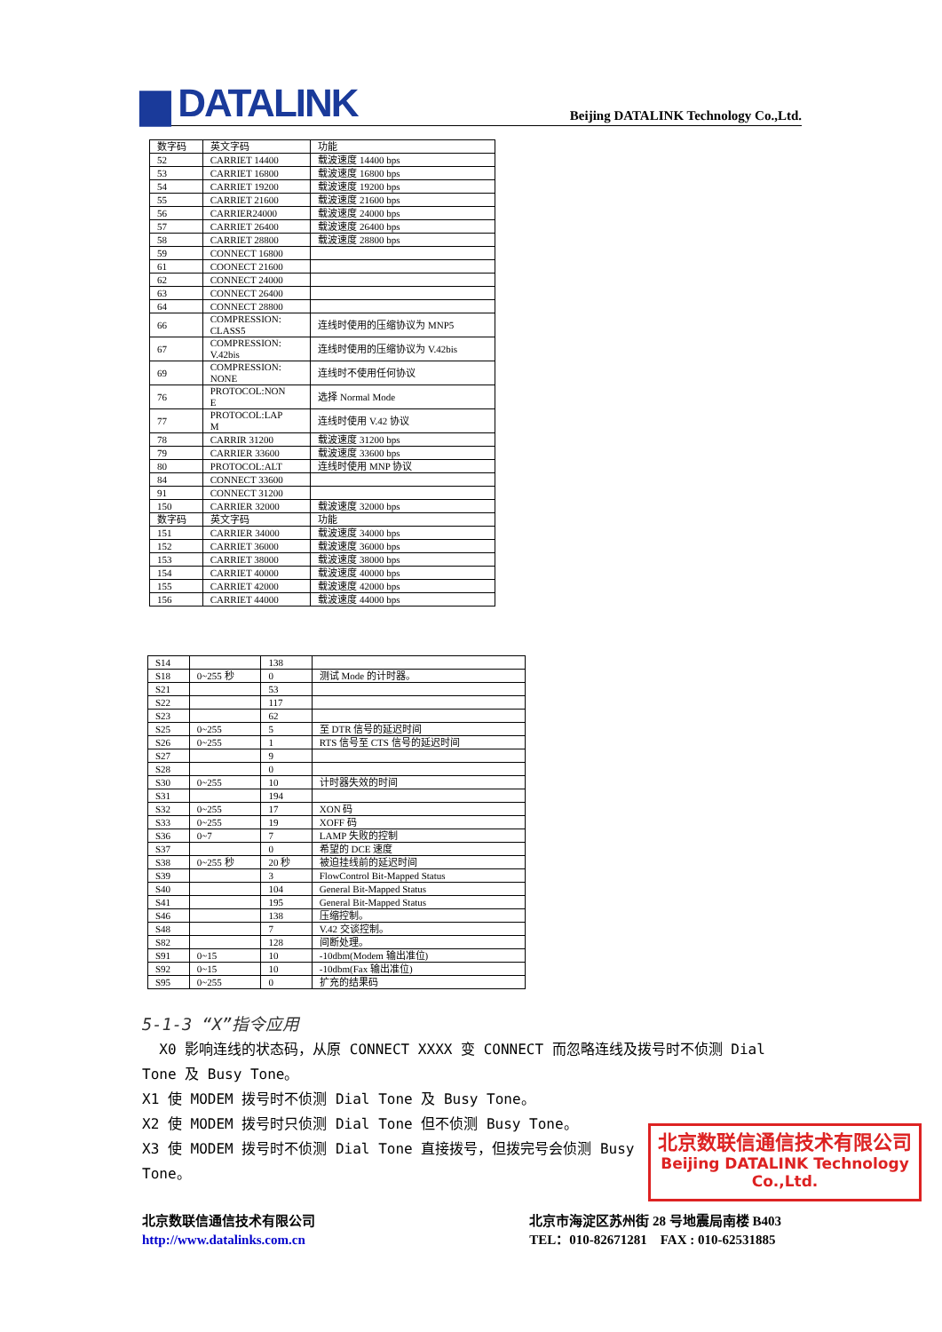▆ DATALINK
Beijing DATALINK Technology Co.,Ltd.
| 数字码 | 英文字码 | 功能 |
| 52 | CARRIET 14400 | 载波速度 14400 bps |
| 53 | CARRIET 16800 | 载波速度 16800 bps |
| 54 | CARRIET 19200 | 载波速度 19200 bps |
| 55 | CARRIET 21600 | 载波速度 21600 bps |
| 56 | CARRIER24000 | 载波速度 24000 bps |
| 57 | CARRIET 26400 | 载波速度 26400 bps |
| 58 | CARRIET 28800 | 载波速度 28800 bps |
| 59 | CONNECT 16800 | |
| 61 | COONECT 21600 | |
| 62 | CONNECT 24000 | |
| 63 | CONNECT 26400 | |
| 64 | CONNECT 28800 | |
| 66 | COMPRESSION: CLASS5 | 连线时使用的压缩协议为 MNP5 |
| 67 | COMPRESSION: V.42bis | 连线时使用的压缩协议为 V.42bis |
| 69 | COMPRESSION: NONE | 连线时不使用任何协议 |
| 76 | PROTOCOL:NON E | 选择 Normal Mode |
| 77 | PROTOCOL:LAP M | 连线时使用 V.42 协议 |
| 78 | CARRIR 31200 | 载波速度 31200 bps |
| 79 | CARRIER 33600 | 载波速度 33600 bps |
| 80 | PROTOCOL:ALT | 连线时使用 MNP 协议 |
| 84 | CONNECT 33600 | |
| 91 | CONNECT 31200 | |
| 150 | CARRIER 32000 | 载波速度 32000 bps |
| 数字码 | 英文字码 | 功能 |
| 151 | CARRIER 34000 | 载波速度 34000 bps |
| 152 | CARRIET 36000 | 载波速度 36000 bps |
| 153 | CARRIET 38000 | 载波速度 38000 bps |
| 154 | CARRIET 40000 | 载波速度 40000 bps |
| 155 | CARRIET 42000 | 载波速度 42000 bps |
| 156 | CARRIET 44000 | 载波速度 44000 bps |
| S14 | | 138 | |
| S18 | 0~255 秒 | 0 | 测试 Mode 的计时器。 |
| S21 | | 53 | |
| S22 | | 117 | |
| S23 | | 62 | |
| S25 | 0~255 | 5 | 至 DTR 信号的延迟时间 |
| S26 | 0~255 | 1 | RTS 信号至 CTS 信号的延迟时间 |
| S27 | | 9 | |
| S28 | | 0 | |
| S30 | 0~255 | 10 | 计时器失效的时间 |
| S31 | | 194 | |
| S32 | 0~255 | 17 | XON 码 |
| S33 | 0~255 | 19 | XOFF 码 |
| S36 | 0~7 | 7 | LAMP 失败的控制 |
| S37 | | 0 | 希望的 DCE 速度 |
| S38 | 0~255 秒 | 20 秒 | 被迫挂线前的延迟时间 |
| S39 | | 3 | FlowControl Bit-Mapped Status |
| S40 | | 104 | General Bit-Mapped Status |
| S41 | | 195 | General Bit-Mapped Status |
| S46 | | 138 | 压缩控制。 |
| S48 | | 7 | V.42 交谈控制。 |
| S82 | | 128 | 间断处理。 |
| S91 | 0~15 | 10 | -10dbm(Modem 输出准位) |
| S92 | 0~15 | 10 | -10dbm(Fax 输出准位) |
| S95 | 0~255 | 0 | 扩充的结果码 |
5-1-3 “X”指令应用
X0 影响连线的状态码，从原 CONNECT XXXX 变 CONNECT 而忽略连线及拨号时不侦测 Dial Tone 及 Busy Tone。
X1 使 MODEM 拨号时不侦测 Dial Tone 及 Busy Tone。
X2 使 MODEM 拨号时只侦测 Dial Tone 但不侦测 Busy Tone。
X3 使 MODEM 拨号时不侦测 Dial Tone 直接拨号，但拨完号会侦测 Busy Tone。
北京数联信通信技术有限公司
Beijing DATALINK Technology Co.,Ltd.
北京数联信通信技术有限公司
http://www.datalinks.com.cn
北京市海淀区苏州街 28 号地震局南楼 B403
TEL：010-82671281 FAX : 010-62531885